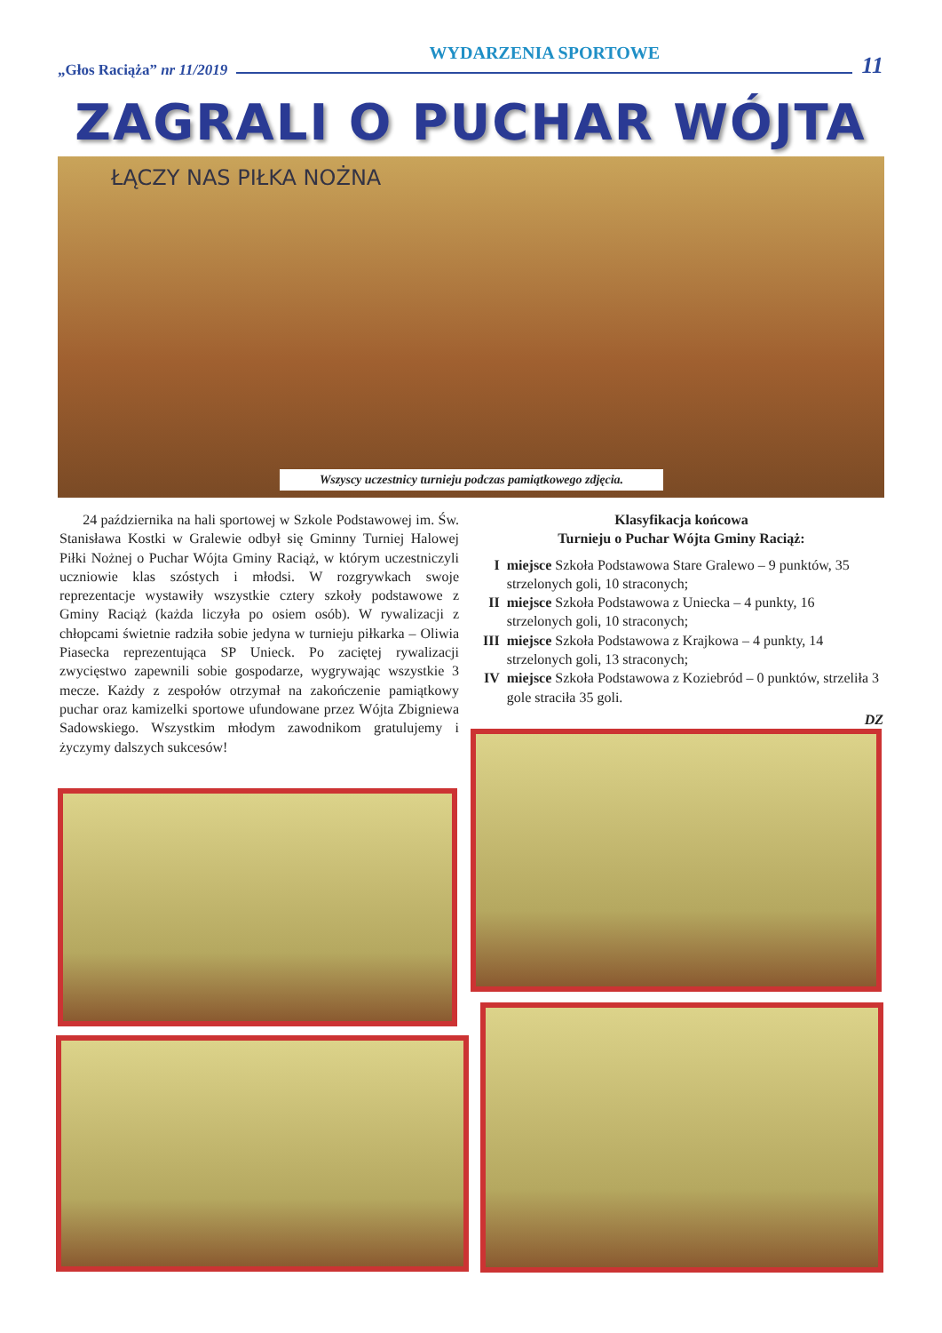„Głos Raciąża” nr 11/2019
WYDARZENIA SPORTOWE
11
ZAGRALI O PUCHAR WÓJTA
ŁĄCZY NAS PIŁKA NOŻNA
Wszyscy uczestnicy turnieju podczas pamiątkowego zdjęcia.
24 października na hali sportowej w Szkole Podstawowej im. Św. Stanisława Kostki w Gralewie odbył się Gminny Turniej Halowej Piłki Nożnej o Puchar Wójta Gminy Raciąż, w którym uczestniczyli uczniowie klas szóstych i młodsi. W rozgrywkach swoje reprezentacje wystawiły wszystkie cztery szkoły podstawowe z Gminy Raciąż (każda liczyła po osiem osób). W rywalizacji z chłopcami świetnie radziła sobie jedyna w turnieju piłkarka – Oliwia Piasecka reprezentująca SP Unieck. Po zaciętej rywalizacji zwycięstwo zapewnili sobie gospodarze, wygrywając wszystkie 3 mecze. Każdy z zespołów otrzymał na zakończenie pamiątkowy puchar oraz kamizelki sportowe ufundowane przez Wójta Zbigniewa Sadowskiego. Wszystkim młodym zawodnikom gratulujemy i życzymy dalszych sukcesów!
Klasyfikacja końcowa
Turnieju o Puchar Wójta Gminy Raciąż:
| I | miejsce Szkoła Podstawowa Stare Gralewo – 9 punktów, 35 strzelonych goli, 10 straconych; |
| II | miejsce Szkoła Podstawowa z Uniecka – 4 punkty, 16 strzelonych goli, 10 straconych; |
| III | miejsce Szkoła Podstawowa z Krajkowa – 4 punkty, 14 strzelonych goli, 13 straconych; |
| IV | miejsce Szkoła Podstawowa z Koziebród – 0 punktów, strzeliła 3 gole straciła 35 goli. |
DZ